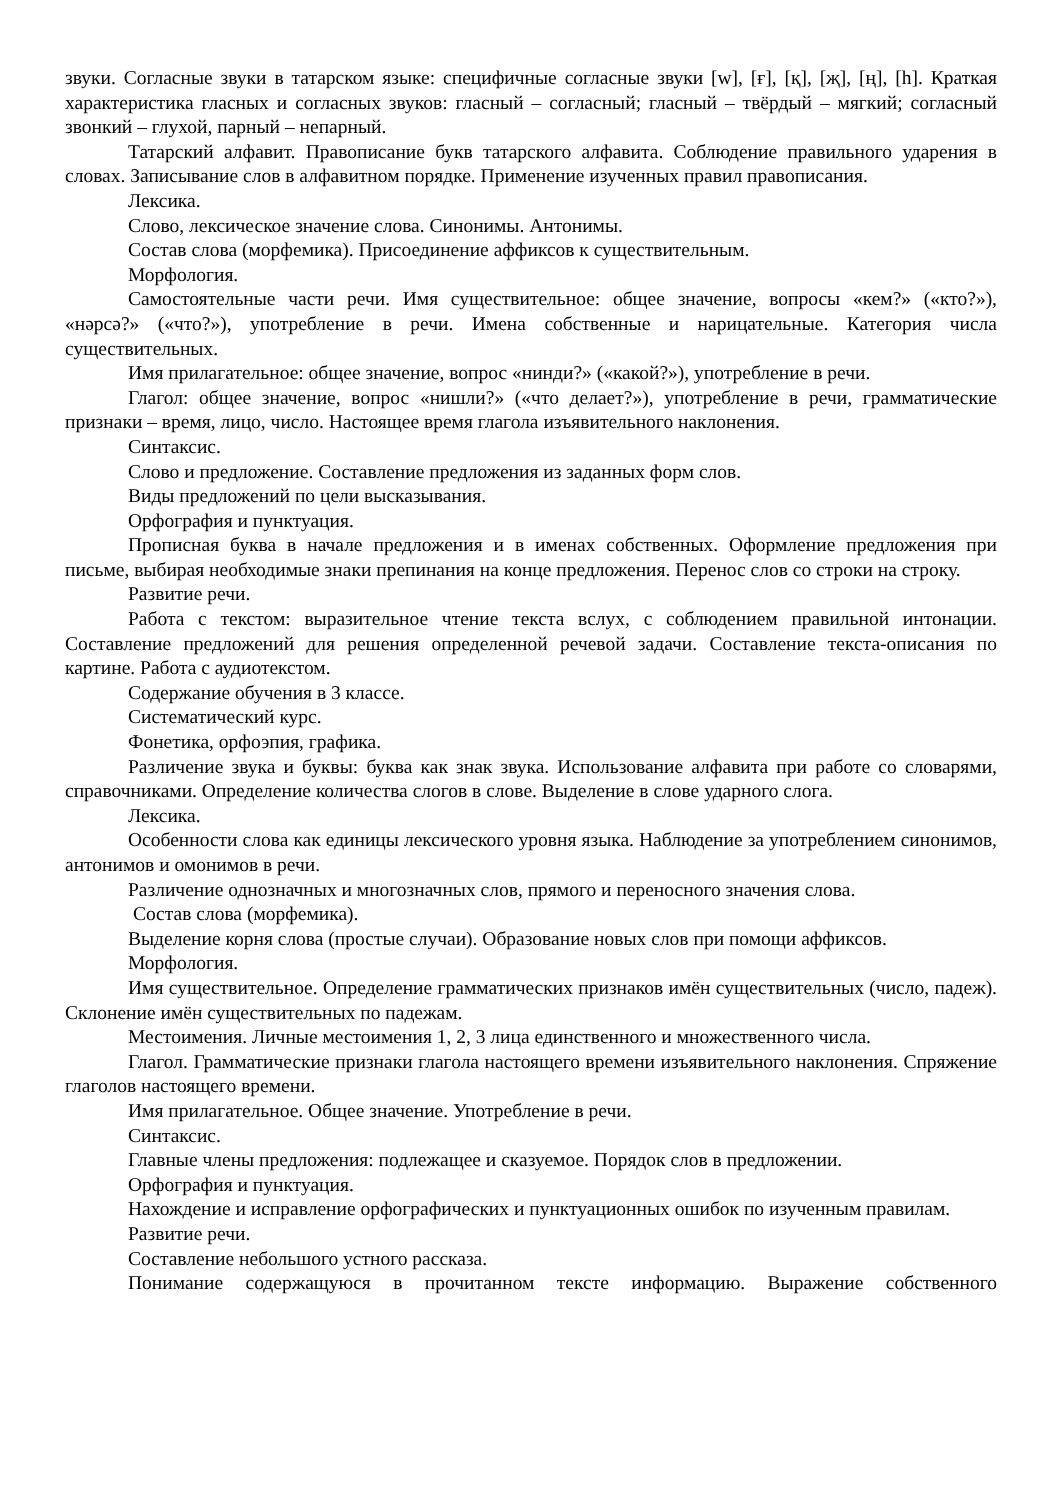звуки. Согласные звуки в татарском языке: специфичные согласные звуки [w], [ғ], [қ], [җ], [ң], [h]. Краткая характеристика гласных и согласных звуков: гласный – согласный; гласный – твёрдый – мягкий; согласный звонкий – глухой, парный – непарный.
Татарский алфавит. Правописание букв татарского алфавита. Соблюдение правильного ударения в словах. Записывание слов в алфавитном порядке. Применение изученных правил правописания.
Лексика.
Слово, лексическое значение слова. Синонимы. Антонимы.
Состав слова (морфемика). Присоединение аффиксов к существительным.
Морфология.
Самостоятельные части речи. Имя существительное: общее значение, вопросы «кем?» («кто?»), «нәрсә?» («что?»), употребление в речи. Имена собственные и нарицательные. Категория числа существительных.
Имя прилагательное: общее значение, вопрос «нинди?» («какой?»), употребление в речи.
Глагол: общее значение, вопрос «нишли?» («что делает?»), употребление в речи, грамматические признаки – время, лицо, число. Настоящее время глагола изъявительного наклонения.
Синтаксис.
Слово и предложение. Составление предложения из заданных форм слов.
Виды предложений по цели высказывания.
Орфография и пунктуация.
Прописная буква в начале предложения и в именах собственных. Оформление предложения при письме, выбирая необходимые знаки препинания на конце предложения. Перенос слов со строки на строку.
Развитие речи.
Работа с текстом: выразительное чтение текста вслух, с соблюдением правильной интонации. Составление предложений для решения определенной речевой задачи. Составление текста-описания по картине. Работа с аудиотекстом.
Содержание обучения в 3 классе.
Систематический курс.
Фонетика, орфоэпия, графика.
Различение звука и буквы: буква как знак звука. Использование алфавита при работе со словарями, справочниками. Определение количества слогов в слове. Выделение в слове ударного слога.
Лексика.
Особенности слова как единицы лексического уровня языка. Наблюдение за употреблением синонимов, антонимов и омонимов в речи.
Различение однозначных и многозначных слов, прямого и переносного значения слова.
Состав слова (морфемика).
Выделение корня слова (простые случаи). Образование новых слов при помощи аффиксов.
Морфология.
Имя существительное. Определение грамматических признаков имён существительных (число, падеж). Склонение имён существительных по падежам.
Местоимения. Личные местоимения 1, 2, 3 лица единственного и множественного числа.
Глагол. Грамматические признаки глагола настоящего времени изъявительного наклонения. Спряжение глаголов настоящего времени.
Имя прилагательное. Общее значение. Употребление в речи.
Синтаксис.
Главные члены предложения: подлежащее и сказуемое. Порядок слов в предложении.
Орфография и пунктуация.
Нахождение и исправление орфографических и пунктуационных ошибок по изученным правилам.
Развитие речи.
Составление небольшого устного рассказа.
Понимание содержащуюся в прочитанном тексте информацию. Выражение собственного